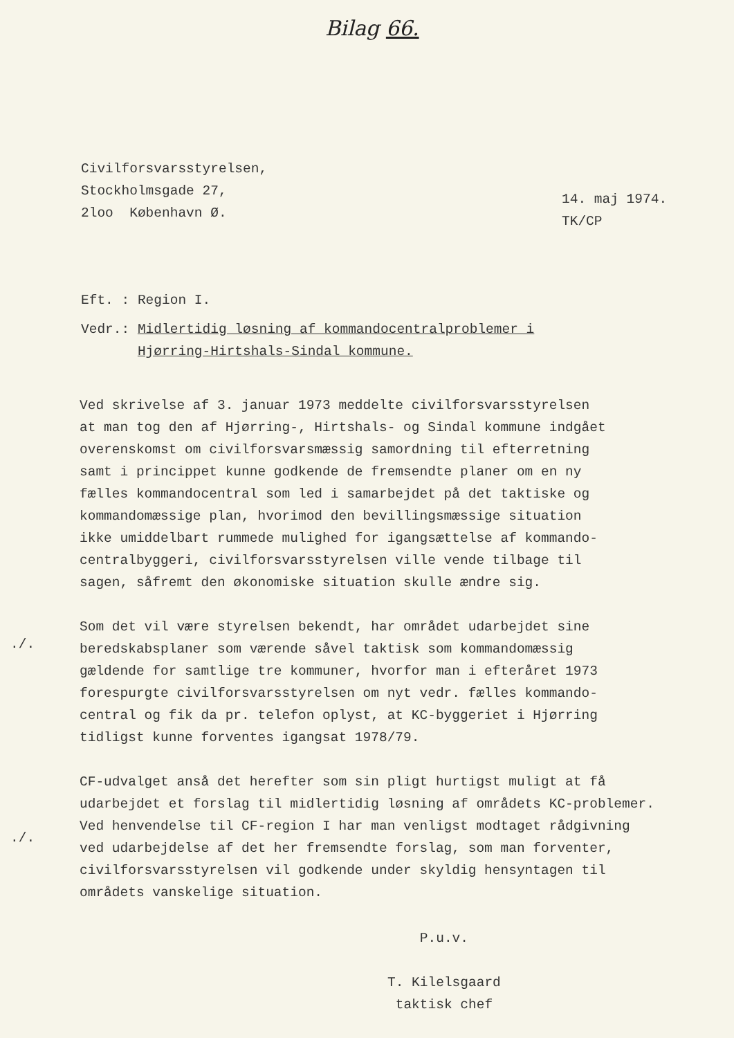Bilag 66.
Civilforsvarsstyrelsen,
Stockholmsgade 27,
2loo København Ø.
14. maj 1974.
TK/CP
Eft. : Region I.
Vedr.: Midlertidig løsning af kommandocentralproblemer i
Hjørring-Hirtshals-Sindal kommune.
Ved skrivelse af 3. januar 1973 meddelte civilforsvarsstyrelsen
at man tog den af Hjørring-, Hirtshals- og Sindal kommune indgået
overenskomst om civilforsvarsmæssig samordning til efterretning
samt i princippet kunne godkende de fremsendte planer om en ny
fælles kommandocentral som led i samarbejdet på det taktiske og
kommandomæssige plan, hvorimod den bevillingsmæssige situation
ikke umiddelbart rummede mulighed for igangsættelse af kommando-
centralbyggeri, civilforsvarsstyrelsen ville vende tilbage til
sagen, såfremt den økonomiske situation skulle ændre sig.
Som det vil være styrelsen bekendt, har området udarbejdet sine
beredskabsplaner som værende såvel taktisk som kommandomæssig
gældende for samtlige tre kommuner, hvorfor man i efteråret 1973
forespurgte civilforsvarsstyrelsen om nyt vedr. fælles kommando-
central og fik da pr. telefon oplyst, at KC-byggeriet i Hjørring
tidligst kunne forventes igangsat 1978/79.
CF-udvalget anså det herefter som sin pligt hurtigst muligt at få
udarbejdet et forslag til midlertidig løsning af områdets KC-problemer.
Ved henvendelse til CF-region I har man venligst modtaget rådgivning
ved udarbejdelse af det her fremsendte forslag, som man forventer,
civilforsvarsstyrelsen vil godkende under skyldig hensyntagen til
områdets vanskelige situation.
./.
./.
P.u.v.
T. Kilelsgaard
taktisk chef